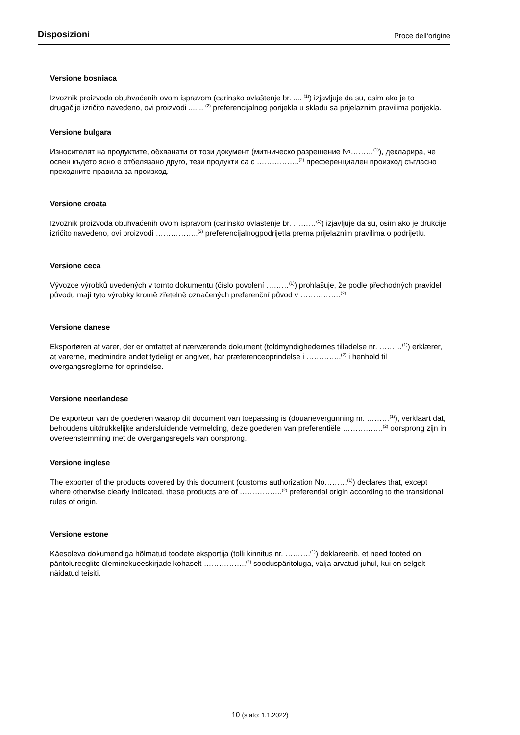Disposizioni Proce dell‘origine
Versione bosniaca
Izvoznik proizvoda obuhvaćenih ovom ispravom (carinsko ovlaštenje br. .... <sup>(1)</sup>) izjavljuje da su, osim ako je to drugačije izričito navedeno, ovi proizvodi ....... <sup>(2)</sup> preferencijalnog porijekla u skladu sa prijelaznim pravilima porijekla.
Versione bulgara
Износителят на продуктите, обхванати от този документ (митническо разрешение №………<sup>(1)</sup>), декларира, че освен където ясно е отбелязано друго, тези продукти са с ……………..<sup>(2)</sup> преференциален произход съгласно преходните правила за произход.
Versione croata
Izvoznik proizvoda obuhvaćenih ovom ispravom (carinsko ovlaštenje br. ………<sup>(1)</sup>) izjavljuje da su, osim ako je drukčije izričito navedeno, ovi proizvodi ……………..<sup>(2)</sup> preferencijalnogpodrijetla prema prijelaznim pravilima o podrijetlu.
Versione ceca
Vývozce výrobků uvedených v tomto dokumentu (číslo povolení ………<sup>(1)</sup>) prohlašuje, že podle přechodných pravidel původu mají tyto výrobky kromě zřetelně označených preferenční původ v …………….<sup>(2)</sup>.
Versione danese
Eksportøren af varer, der er omfattet af nærværende dokument (toldmyndighedernes tilladelse nr. ………<sup>(1)</sup>) erklærer, at varerne, medmindre andet tydeligt er angivet, har præferenceoprindelse i …………..<sup>(2)</sup> i henhold til overgangsreglerne for oprindelse.
Versione neerlandese
De exporteur van de goederen waarop dit document van toepassing is (douanevergunning nr. ………<sup>(1)</sup>), verklaart dat, behoudens uitdrukkelijke andersluidende vermelding, deze goederen van preferentiële …………….<sup>(2)</sup> oorsprong zijn in overeenstemming met de overgangsregels van oorsprong.
Versione inglese
The exporter of the products covered by this document (customs authorization No………<sup>(1)</sup>) declares that, except where otherwise clearly indicated, these products are of ……………..<sup>(2)</sup> preferential origin according to the transitional rules of origin.
Versione estone
Käesoleva dokumendiga hõlmatud toodete eksportija (tolli kinnitus nr. ……….<sup>(1)</sup>) deklareerib, et need tooted on päritolureeglite üleminekueeskirjade kohaselt ……………..<sup>(2)</sup> sooduspäritoluga, välja arvatud juhul, kui on selgelt näidatud teisiti.
10 (stato: 1.1.2022)